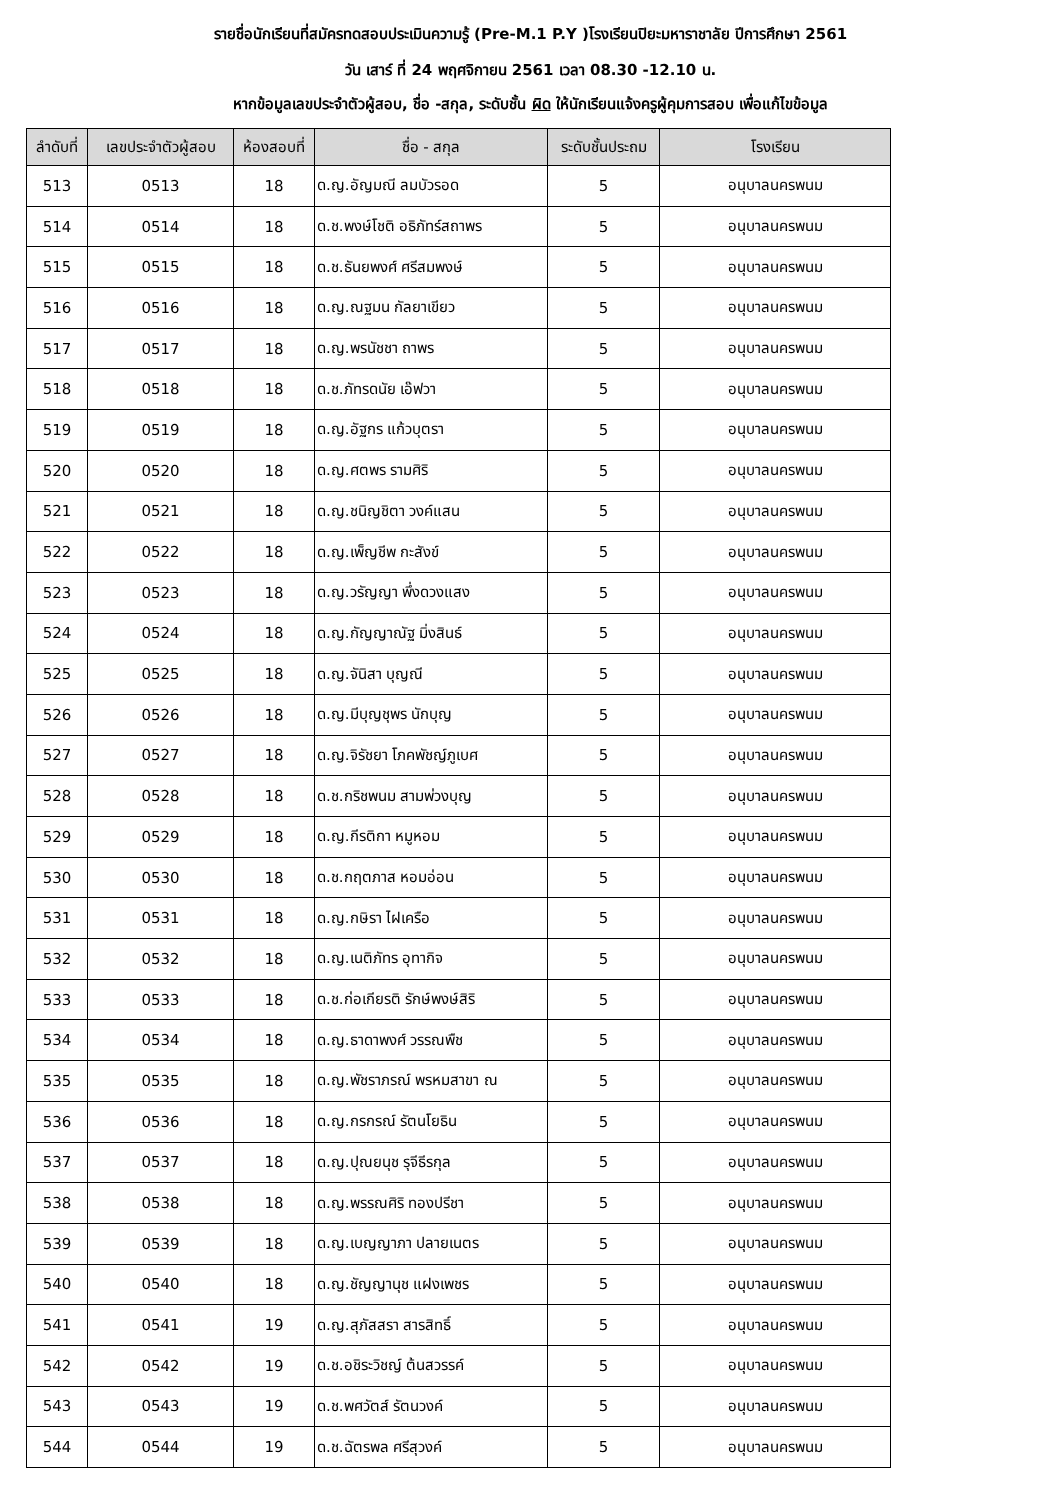รายชื่อนักเรียนที่สมัครทดสอบประเมินความรู้ (Pre-M.1 P.Y )โรงเรียนปิยะมหาราชาลัย ปีการศึกษา 2561
วัน เสาร์ ที่ 24 พฤศจิกายน 2561 เวลา 08.30 -12.10 น.
หากข้อมูลเลขประจำตัวผู้สอบ, ชื่อ -สกุล, ระดับชั้น ผิด ให้นักเรียนแจ้งครูผู้คุมการสอบ เพื่อแก้ไขข้อมูล
| ลำดับที่ | เลขประจำตัวผู้สอบ | ห้องสอบที่ | ชื่อ - สกุล | ระดับชั้นประถม | โรงเรียน |
| --- | --- | --- | --- | --- | --- |
| 513 | 0513 | 18 | ด.ญ.อัญมณี ลมบัวรอด | 5 | อนุบาลนครพนม |
| 514 | 0514 | 18 | ด.ช.พงษ์โชติ อธิภัทร์สถาพร | 5 | อนุบาลนครพนม |
| 515 | 0515 | 18 | ด.ช.ธันยพงศ์ ศรีสมพงษ์ | 5 | อนุบาลนครพนม |
| 516 | 0516 | 18 | ด.ญ.ณฐมน กัลยาเขียว | 5 | อนุบาลนครพนม |
| 517 | 0517 | 18 | ด.ญ.พรนัชชา ถาพร | 5 | อนุบาลนครพนม |
| 518 | 0518 | 18 | ด.ช.ภัทรดนัย เอ๊ฟวา | 5 | อนุบาลนครพนม |
| 519 | 0519 | 18 | ด.ญ.อัฐกร แก้วบุตรา | 5 | อนุบาลนครพนม |
| 520 | 0520 | 18 | ด.ญ.ศตพร รามศิริ | 5 | อนุบาลนครพนม |
| 521 | 0521 | 18 | ด.ญ.ชนิญชิตา วงค์แสน | 5 | อนุบาลนครพนม |
| 522 | 0522 | 18 | ด.ญ.เพ็ญชีพ กะสังข์ | 5 | อนุบาลนครพนม |
| 523 | 0523 | 18 | ด.ญ.วรัญญา พึ่งดวงแสง | 5 | อนุบาลนครพนม |
| 524 | 0524 | 18 | ด.ญ.กัญญาณัฐ มิ่งสินธ์ | 5 | อนุบาลนครพนม |
| 525 | 0525 | 18 | ด.ญ.จันิสา บุญณี | 5 | อนุบาลนครพนม |
| 526 | 0526 | 18 | ด.ญ.มีบุญชุพร นักบุญ | 5 | อนุบาลนครพนม |
| 527 | 0527 | 18 | ด.ญ.จิรัชยา โภคพัชญ์ภูเบศ | 5 | อนุบาลนครพนม |
| 528 | 0528 | 18 | ด.ช.กริชพนม สามพ่วงบุญ | 5 | อนุบาลนครพนม |
| 529 | 0529 | 18 | ด.ญ.กีรติกา หมูหอม | 5 | อนุบาลนครพนม |
| 530 | 0530 | 18 | ด.ช.กฤตภาส หอมอ่อน | 5 | อนุบาลนครพนม |
| 531 | 0531 | 18 | ด.ญ.กษิรา ไฝเครือ | 5 | อนุบาลนครพนม |
| 532 | 0532 | 18 | ด.ญ.เนติภัทร อุทากิจ | 5 | อนุบาลนครพนม |
| 533 | 0533 | 18 | ด.ช.ก่อเกียรติ รักษ์พงษ์สิริ | 5 | อนุบาลนครพนม |
| 534 | 0534 | 18 | ด.ญ.ธาดาพงศ์ วรรณพืช | 5 | อนุบาลนครพนม |
| 535 | 0535 | 18 | ด.ญ.พัชราภรณ์ พรหมสาขา ณ | 5 | อนุบาลนครพนม |
| 536 | 0536 | 18 | ด.ญ.กรกรณ์ รัตนโยธิน | 5 | อนุบาลนครพนม |
| 537 | 0537 | 18 | ด.ญ.ปุณยนุช รุจีธีรกุล | 5 | อนุบาลนครพนม |
| 538 | 0538 | 18 | ด.ญ.พรรณศิริ ทองปรีชา | 5 | อนุบาลนครพนม |
| 539 | 0539 | 18 | ด.ญ.เบญญาภา ปลายเนตร | 5 | อนุบาลนครพนม |
| 540 | 0540 | 18 | ด.ญ.ชัญญานุช แฝงเพชร | 5 | อนุบาลนครพนม |
| 541 | 0541 | 19 | ด.ญ.สุภัสสรา สารสิทธิ์ | 5 | อนุบาลนครพนม |
| 542 | 0542 | 19 | ด.ช.อชิระวิชญ์ ต้นสวรรค์ | 5 | อนุบาลนครพนม |
| 543 | 0543 | 19 | ด.ช.พศวัตส์ รัตนวงค์ | 5 | อนุบาลนครพนม |
| 544 | 0544 | 19 | ด.ช.ฉัตรพล ศรีสุวงค์ | 5 | อนุบาลนครพนม |